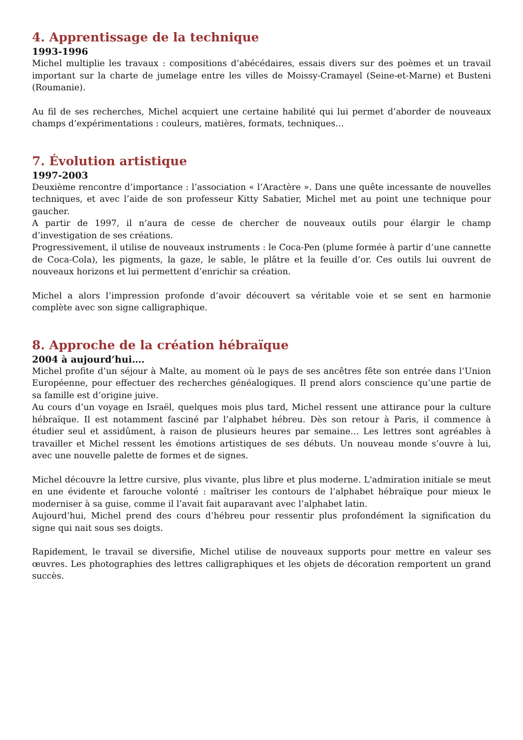4. Apprentissage de la technique
1993-1996
Michel multiplie les travaux : compositions d’abécédaires, essais divers sur des poèmes et un travail important sur la charte de jumelage entre les villes de Moissy-Cramayel (Seine-et-Marne) et Busteni (Roumanie).
Au fil de ses recherches, Michel acquiert une certaine habilité qui lui permet d’aborder de nouveaux champs d’expérimentations : couleurs, matières, formats, techniques…
7. Évolution artistique
1997-2003
Deuxième rencontre d’importance : l’association « l’Aractère ». Dans une quête incessante de nouvelles techniques, et avec l’aide de son professeur Kitty Sabatier, Michel met au point une technique pour gaucher.
A partir de 1997, il n’aura de cesse de chercher de nouveaux outils pour élargir le champ d’investigation de ses créations.
Progressivement, il utilise de nouveaux instruments : le Coca-Pen (plume formée à partir d’une cannette de Coca-Cola), les pigments, la gaze, le sable, le plâtre et la feuille d’or. Ces outils lui ouvrent de nouveaux horizons et lui permettent d’enrichir sa création.
Michel a alors l’impression profonde d’avoir découvert sa véritable voie et se sent en harmonie complète avec son signe calligraphique.
8. Approche de la création hébraïque
2004 à aujourd’hui….
Michel profite d’un séjour à Malte, au moment où le pays de ses ancêtres fête son entrée dans l’Union Européenne, pour effectuer des recherches généalogiques. Il prend alors conscience qu’une partie de sa famille est d’origine juive.
Au cours d’un voyage en Israël, quelques mois plus tard, Michel ressent une attirance pour la culture hébraïque. Il est notamment fasciné par l’alphabet hébreu. Dès son retour à Paris, il commence à étudier seul et assidûment, à raison de plusieurs heures par semaine… Les lettres sont agréables à travailler et Michel ressent les émotions artistiques de ses débuts. Un nouveau monde s’ouvre à lui, avec une nouvelle palette de formes et de signes.
Michel découvre la lettre cursive, plus vivante, plus libre et plus moderne. L'admiration initiale se meut en une évidente et farouche volonté : maîtriser les contours de l’alphabet hébraïque pour mieux le moderniser à sa guise, comme il l’avait fait auparavant avec l’alphabet latin.
Aujourd’hui, Michel prend des cours d’hébreu pour ressentir plus profondément la signification du signe qui nait sous ses doigts.
Rapidement, le travail se diversifie, Michel utilise de nouveaux supports pour mettre en valeur ses œuvres. Les photographies des lettres calligraphiques et les objets de décoration remportent un grand succès.